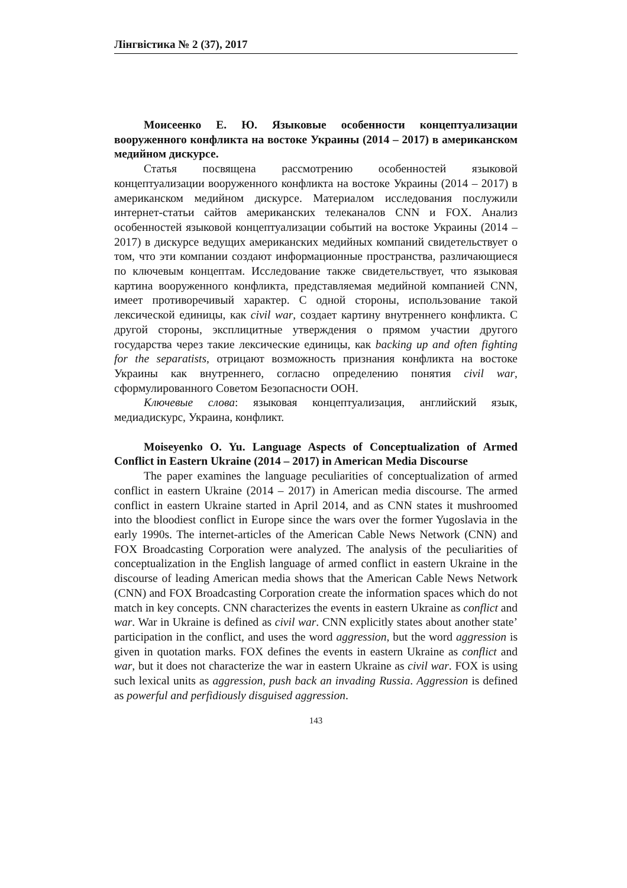Лінгвістика № 2 (37), 2017
Моисеенко Е. Ю. Языковые особенности концептуализации вооруженного конфликта на востоке Украины (2014 – 2017) в американском медийном дискурсе.
Статья посвящена рассмотрению особенностей языковой концептуализации вооруженного конфликта на востоке Украины (2014 – 2017) в американском медийном дискурсе. Материалом исследования послужили интернет-статьи сайтов американских телеканалов CNN и FOX. Анализ особенностей языковой концептуализации событий на востоке Украины (2014 – 2017) в дискурсе ведущих американских медийных компаний свидетельствует о том, что эти компании создают информационные пространства, различающиеся по ключевым концептам. Исследование также свидетельствует, что языковая картина вооруженного конфликта, представляемая медийной компанией CNN, имеет противоречивый характер. С одной стороны, использование такой лексической единицы, как civil war, создает картину внутреннего конфликта. С другой стороны, эксплицитные утверждения о прямом участии другого государства через такие лексические единицы, как backing up and often fighting for the separatists, отрицают возможность признания конфликта на востоке Украины как внутреннего, согласно определению понятия civil war, сформулированного Советом Безопасности ООН.
Ключевые слова: языковая концептуализация, английский язык, медиадискурс, Украина, конфликт.
Moiseyenko O. Yu. Language Aspects of Conceptualization of Armed Conflict in Eastern Ukraine (2014 – 2017) in American Media Discourse
The paper examines the language peculiarities of conceptualization of armed conflict in eastern Ukraine (2014 – 2017) in American media discourse. The armed conflict in eastern Ukraine started in April 2014, and as CNN states it mushroomed into the bloodiest conflict in Europe since the wars over the former Yugoslavia in the early 1990s. The internet-articles of the American Cable News Network (CNN) and FOX Broadcasting Corporation were analyzed. The analysis of the peculiarities of conceptualization in the English language of armed conflict in eastern Ukraine in the discourse of leading American media shows that the American Cable News Network (CNN) and FOX Broadcasting Corporation create the information spaces which do not match in key concepts. CNN characterizes the events in eastern Ukraine as conflict and war. War in Ukraine is defined as civil war. CNN explicitly states about another state’ participation in the conflict, and uses the word aggression, but the word aggression is given in quotation marks. FOX defines the events in eastern Ukraine as conflict and war, but it does not characterize the war in eastern Ukraine as civil war. FOX is using such lexical units as aggression, push back an invading Russia. Aggression is defined as powerful and perfidiously disguised aggression.
143